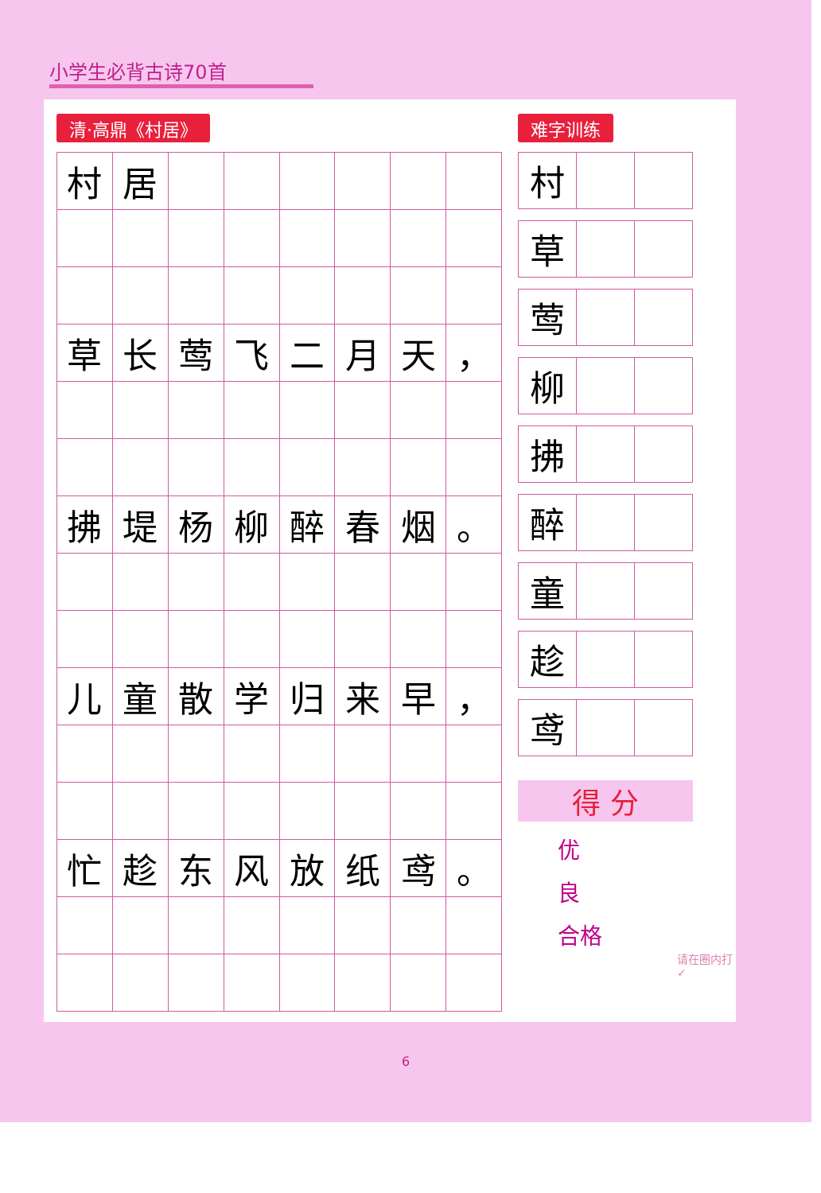小学生必背古诗70首
清·高鼎《村居》
| 村 | 居 | | | | | | |
| 草 | 长 | 莺 | 飞 | 二 | 月 | 天 | ， |
| 拂 | 堤 | 杨 | 柳 | 醉 | 春 | 烟 | 。 |
| 儿 | 童 | 散 | 学 | 归 | 来 | 早 | ， |
| 忙 | 趁 | 东 | 风 | 放 | 纸 | 鸢 | 。 |
难字训练
| 村 | | |
| 草 | | |
| 莺 | | |
| 柳 | | |
| 拂 | | |
| 醉 | | |
| 童 | | |
| 趁 | | |
| 鸢 | | |
得 分
优
良
合格
请在圈内打 ✓
6